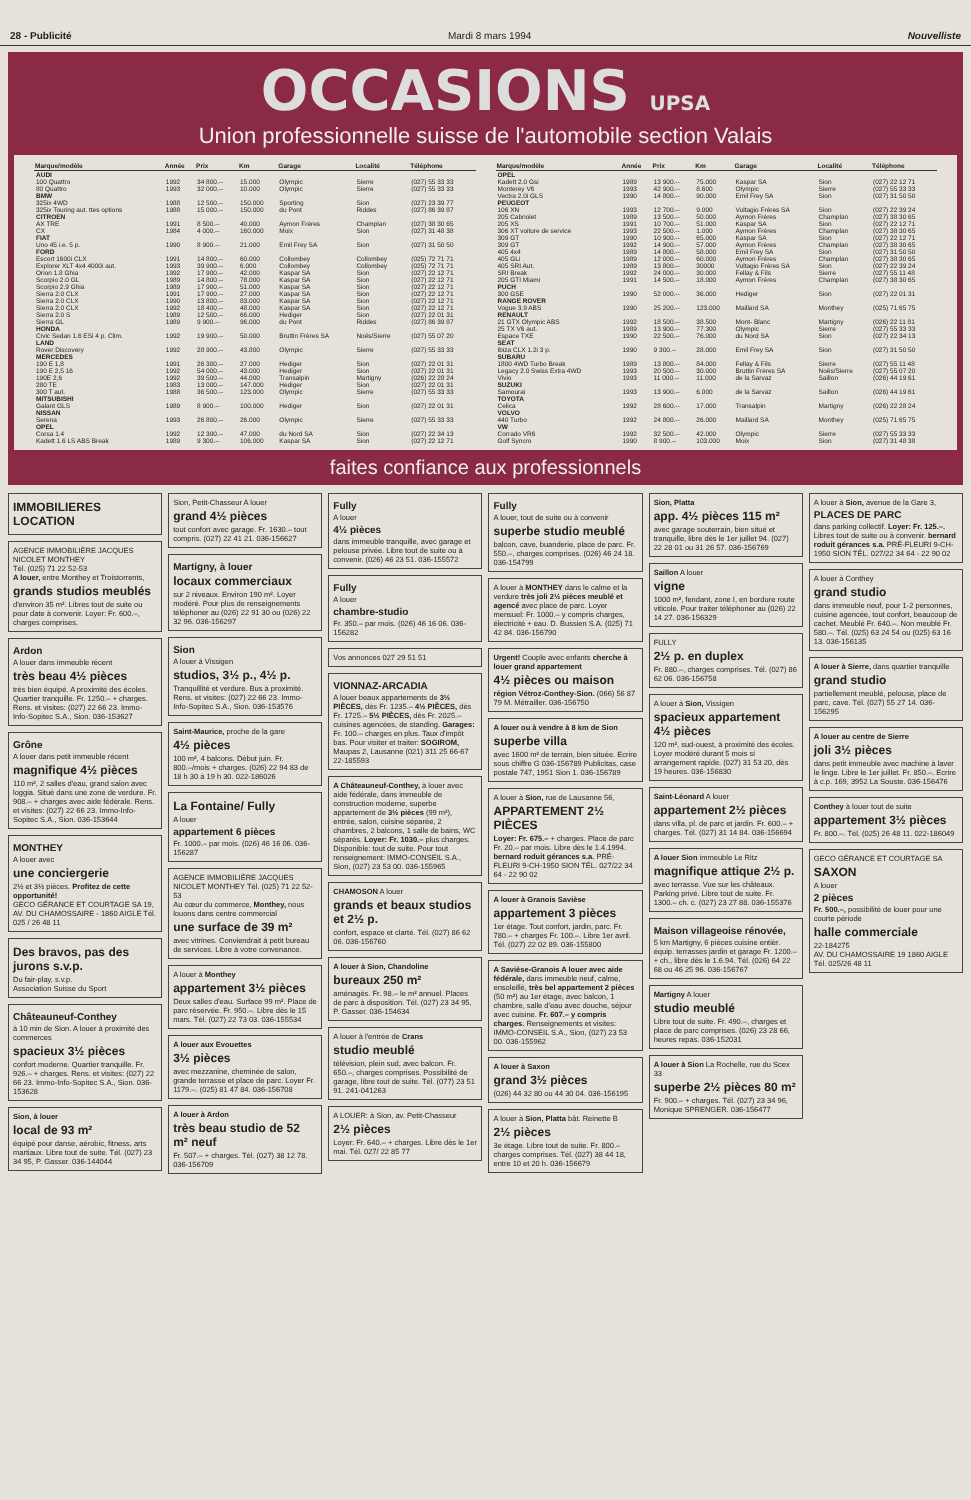28 - Publicité Mardi 8 mars 1994 Nouvelliste
OCCASIONS UPSA
Union professionnelle suisse de l'automobile section Valais
| Marque/modèle | Année | Prix | Km | Garage | Localité | Téléphone |
| --- | --- | --- | --- | --- | --- | --- |
| AUDI | | | | | | |
| 100 Quattro | 1992 | 34 800.-- | 15.000 | Olympic | Sierre | (027) 55 33 33 |
| 80 Quattro | 1993 | 32 000.-- | 10.000 | Olympic | Sierre | (027) 55 33 33 |
| BMW | | | | | | |
| 325ix 4WD | 1988 | 12 500.-- | 150.000 | Sporting | Sion | (027) 23 39 77 |
| 325ix Touring aut. ttes options | 1988 | 15 000.-- | 150.000 | du Pont | Riddes | (027) 86 39 87 |
| CITROEN | | | | | | |
| AX TRE | 1991 | 8 500.-- | 40.000 | Aymon Frères | Champlan | (027) 38 30 65 |
| CX | 1984 | 4 000.-- | 160.000 | Moix | Sion | (027) 31 48 38 |
| FIAT | | | | | | |
| Uno 45 i.e. 5 p. | 1990 | 8 900.-- | 21.000 | Emil Frey SA | Sion | (027) 31 50 50 |
| FORD | | | | | | |
| Escort 1600i CLX | 1991 | 14 800.-- | 60.000 | Collombey | Collombey | (025) 72 71 71 |
| Explorer XLT 4x4 4000i aut. | 1993 | 39 900.-- | 6.000 | Collombey | Collombey | (025) 72 71 71 |
| Orion 1.8 Ghia | 1992 | 17 900.-- | 42.000 | Kaspar SA | Sion | (027) 22 12 71 |
| Scorpio 2.0 GL | 1989 | 14 800.-- | 78.000 | Kaspar SA | Sion | (027) 22 12 71 |
| Scorpio 2.9 Ghia | 1989 | 17 900.-- | 51.000 | Kaspar SA | Sion | (027) 22 12 71 |
| Sierra 2.0 CLX | 1991 | 17 900.-- | 27.000 | Kaspar SA | Sion | (027) 22 12 71 |
| Sierra 2.0 CLX | 1990 | 13 800.-- | 83.000 | Kaspar SA | Sion | (027) 22 12 71 |
| Sierra 2.0 CLX | 1992 | 18 400.-- | 48.000 | Kaspar SA | Sion | (027) 22 12 71 |
| Sierra 2.0 S | 1989 | 12 500.-- | 66.000 | Hediger | Sion | (027) 22 01 31 |
| Sierra GL | 1989 | 9 900.-- | 96.000 | du Pont | Riddes | (027) 86 39 87 |
| HONDA | | | | | | |
| Civic Sedan 1.6 ESi 4 p. Clim. | 1992 | 19 900.-- | 50.000 | Bruttin Frères SA | Noës/Sierre | (027) 55 07 20 |
| LAND | | | | | | |
| Rover Discovery | 1992 | 28 900.-- | 43.800 | Olympic | Sierre | (027) 55 33 33 |
| MERCEDES | | | | | | |
| 190 E 1,8 | 1991 | 26 300.-- | 27.000 | Hediger | Sion | (027) 22 01 31 |
| 190 E 2,5 16 | 1992 | 54 000.-- | 43.000 | Hediger | Sion | (027) 22 01 31 |
| 190E 2,6 | 1992 | 39 500.-- | 44.000 | Transalpin | Martigny | (026) 22 28 24 |
| 280 TE | 1983 | 13 000.-- | 147.000 | Hediger | Sion | (027) 22 01 31 |
| 300 T aut. | 1988 | 36 500.-- | 123.000 | Olympic | Sierre | (027) 55 33 33 |
| MITSUBISHI | | | | | | |
| Galant GLS | 1989 | 8 900.-- | 100.000 | Hediger | Sion | (027) 22 01 31 |
| NISSAN | | | | | | |
| Serena | 1993 | 26 800.-- | 26.000 | Olympic | Sierre | (027) 55 33 33 |
| OPEL | | | | | | |
| Corsa 1.4 | 1992 | 12 300.-- | 47.000 | du Nord SA | Sion | (027) 22 34 13 |
| Kadett 1.6 LS ABS Break | 1989 | 9 300.-- | 106.000 | Kaspar SA | Sion | (027) 22 12 71 |
| Marque/modèle | Année | Prix | Km | Garage | Localité | Téléphone |
| --- | --- | --- | --- | --- | --- | --- |
| OPEL | | | | | | |
| Kadett 2.0 Gsi | 1989 | 13 900.-- | 75.000 | Kaspar SA | Sion | (027) 22 12 71 |
| Monterey V6 | 1993 | 42 900.-- | 8.600 | Olympic | Sierre | (027) 55 33 33 |
| Vectra 2.0i GLS | 1990 | 14 800.-- | 90.000 | Emil Frey SA | Sion | (027) 31 50 50 |
| PEUGEOT | | | | | | |
| 106 XN | 1993 | 12 700.-- | 9.000 | Vultagio Frères SA | Sion | (027) 22 39 24 |
| 205 Cabriolet | 1989 | 13 500.-- | 50.000 | Aymon Frères | Champlan | (027) 38 30 65 |
| 205 XS | 1991 | 10 700.-- | 51.000 | Kaspar SA | Sion | (027) 22 12 71 |
| 306 XT voiture de service | 1993 | 22 500.-- | 1.000 | Aymon Frères | Champlan | (027) 38 30 65 |
| 309 GT | 1990 | 10 900.-- | 65.000 | Kaspar SA | Sion | (027) 22 12 71 |
| 309 GT | 1992 | 14 900.-- | 57.000 | Aymon Frères | Champlan | (027) 38 30 65 |
| 405 4x4 | 1989 | 14 800.-- | 58.000 | Emil Frey SA | Sion | (027) 31 50 50 |
| 405 GLi | 1989 | 12 000.-- | 60.000 | Aymon Frères | Champlan | (027) 38 30 65 |
| 405 SRI Aut. | 1989 | 13 800.-- | 30000 | Vultagio Frères SA | Sion | (027) 22 39 24 |
| SRI Break | 1992 | 24 000.-- | 30.000 | Fellay & Fils | Sierre | (027) 55 11 48 |
| 205 GTI Miami | 1991 | 14 500.-- | 18.000 | Aymon Frères | Champlan | (027) 38 30 65 |
| PUCH | | | | | | |
| 300 GSE | 1990 | 52 000.-- | 36.000 | Hediger | Sion | (027) 22 01 31 |
| RANGE ROVER | | | | | | |
| Vogue 3.9 ABS | 1990 | 25 200.-- | 123.000 | Maillard SA | Monthey | (025) 71 65 75 |
| RENAULT | | | | | | |
| 21 GTX Olympic ABS | 1992 | 18 500.-- | 38.500 | Mont- Blanc | Martigny | (026) 22 11 81 |
| 25 TX V6 aut. | 1989 | 13 900.-- | 77.300 | Olympic | Sierre | (027) 55 33 33 |
| Espace TXE | 1990 | 22 500.-- | 76.000 | du Nord SA | Sion | (027) 22 34 13 |
| SEAT | | | | | | |
| Ibiza CLX 1.2i 3 p. | 1990 | 9 300.-- | 28.000 | Emil Frey SA | Sion | (027) 31 50 50 |
| SUBARU | | | | | | |
| 1800 4WD Turbo Break | 1989 | 13 800.-- | 84.000 | Fellay & Fils | Sierre | (027) 55 11 48 |
| Legacy 2.0 Swiss Extra 4WD | 1993 | 20 500.-- | 30.000 | Bruttin Frères SA | Noës/Sierre | (027) 55 07 20 |
| Vivio | 1993 | 11 000.-- | 11.000 | de la Sarvaz | Saillon | (026) 44 19 61 |
| SUZUKI | | | | | | |
| Samourai | 1993 | 13 900.-- | 6.000 | de la Sarvaz | Saillon | (026) 44 19 61 |
| TOYOTA | | | | | | |
| Celica | 1992 | 28 600.-- | 17.000 | Transalpin | Martigny | (026) 22 28 24 |
| VOLVO | | | | | | |
| 440 Turbo | 1992 | 24 800.-- | 26.000 | Maillard SA | Monthey | (025) 71 65 75 |
| VW | | | | | | |
| Corrado VR6 | 1992 | 32 500.-- | 42.000 | Olympic | Sierre | (027) 55 33 33 |
| Golf Syncro | 1990 | 8 900.-- | 103.000 | Moix | Sion | (027) 31 48 38 |
faites confiance aux professionnels
IMMOBILIERES LOCATION
AGENCE IMMOBILIÈRE JACQUES NICOLET MONTHEY
Tél. (025) 71 22 52-53
A louer, entre Monthey et Troistorrents,
grands studios meublés
d'environ 35 m². Libres tout de suite ou pour date à convenir. Loyer: Fr. 600.–, charges comprises.
Ardon
A louer dans immeuble récent
très beau 4½ pièces
très bien équipé. A proximité des écoles. Quartier tranquille. Fr. 1250.– + charges. Rens. et visites: (027) 22 66 23. Immo-Info-Sopitec S.A., Sion. 036-153627
Grône
A louer dans petit immeuble récent
magnifique 4½ pièces
110 m², 2 salles d'eau, grand salon avec loggia. Situé dans une zone de verdure. Fr. 908.– + charges avec aide fédérale. Rens. et visites: (027) 22 66 23. Immo-Info-Sopitec S.A., Sion. 036-153644
MONTHEY
A louer avec
une conciergerie
2½ et 3½ pièces. Profitez de cette opportunité!
GECO GÉRANCE ET COURTAGE SA 19, AV. DU CHAMOSSAIRE - 1860 AIGLE Tél. 025 / 26 48 11
Des bravos, pas des jurons s.v.p.
Du fair-play, s.v.p.
Association Suisse du Sport
Châteauneuf-Conthey
à 10 min de Sion. A louer à proximité des commerces
spacieux 3½ pièces
confort moderne. Quartier tranquille. Fr. 926.– + charges. Rens. et visites: (027) 22 66 23. Immo-Info-Sopitec S.A., Sion. 036-153628
Sion, à louer
local de 93 m²
équipé pour danse, aérobic, fitness, arts martiaux. Libre tout de suite. Tél. (027) 23 34 95, P. Gasser. 036-144044
Sion, Petit-Chasseur A louer
grand 4½ pièces
tout confort avec garage. Fr. 1630.– tout compris. (027) 22 41 21. 036-156627
Martigny, à louer
locaux commerciaux
sur 2 niveaux. Environ 190 m². Loyer modéré. Pour plus de renseignements téléphoner au (026) 22 91 30 ou (026) 22 32 96. 036-156297
Sion
A louer à Vissigen
studios, 3½ p., 4½ p.
Tranquillité et verdure. Bus à proximité. Rens. et visites: (027) 22 66 23. Immo-Info-Sopitec S.A., Sion. 036-153576
Saint-Maurice, proche de la gare
4½ pièces
100 m², 4 balcons. Début juin. Fr. 800.–/mois + charges. (026) 22 94 83 de 18 h 30 à 19 h 30. 022-186026
La Fontaine/ Fully
A louer
appartement 6 pièces
Fr. 1000.– par mois. (026) 46 16 06. 036-156287
AGENCE IMMOBILIÈRE JACQUES NICOLET MONTHEY Tél. (025) 71 22 52-53
Au cœur du commerce, Monthey, nous louons dans centre commercial
une surface de 39 m²
avec vitrines. Conviendrait à petit bureau de services. Libre à votre convenance.
A louer à Monthey
appartement 3½ pièces
Deux salles d'eau. Surface 99 m². Place de parc réservée. Fr. 950.–. Libre dès le 15 mars. Tél. (027) 22 73 03. 036-155534
A louer aux Evouettes
3½ pièces
avec mezzanine, cheminée de salon, grande terrasse et place de parc. Loyer Fr. 1179.–. (025) 81 47 84. 036-156708
A louer à Ardon
très beau studio de 52 m² neuf
Fr. 507.– + charges. Tél. (027) 38 12 78. 036-156709
Fully
A louer
4½ pièces
dans immeuble tranquille, avec garage et pelouse privée. Libre tout de suite ou à convenir. (026) 46 23 51. 036-155572
Fully
A louer
chambre-studio
Fr. 350.– par mois. (026) 46 16 06. 036-156282
Vos annonces 027 29 51 51
VIONNAZ-ARCADIA
A louer beaux appartements de 3½ PIÈCES, dès Fr. 1235.– 4½ PIÈCES, dès Fr. 1725.– 5½ PIÈCES, dès Fr. 2025.– cuisines agencées, de standing. Garages: Fr. 100.– charges en plus. Taux d'impôt bas. Pour visiter et traiter: SOGIROM, Maupas 2, Lausanne (021) 311 25 66-67 22-185593
A Châteauneuf-Conthey, à louer avec aide fédérale, dans immeuble de construction moderne, superbe appartement de 3½ pièces (99 m²), entrée, salon, cuisine séparée, 2 chambres, 2 balcons, 1 salle de bains, WC séparés. Loyer: Fr. 1030.– plus charges. Disponible: tout de suite. Pour tout renseignement: IMMO-CONSEIL S.A., Sion, (027) 23 53 00. 036-155965
CHAMOSON A louer
grands et beaux studios et 2½ p.
confort, espace et clarté. Tél. (027) 86 62 06. 036-156760
A louer à Sion, Chandoline
bureaux 250 m²
aménagés. Fr. 98.– le m² annuel. Places de parc à disposition. Tél. (027) 23 34 95, P. Gasser. 036-154634
A louer à l'entrée de Crans
studio meublé
télévision, plein sud, avec balcon. Fr. 650.–, charges comprises. Possibilité de garage, libre tout de suite. Tél. (077) 23 51 91. 241-041263
A LOUER: à Sion, av. Petit-Chasseur
2½ pièces
Loyer: Fr. 640.– + charges. Libre dès le 1er mai. Tél. 027/ 22 85 77
Fully
A louer, tout de suite ou à convenir
superbe studio meublé
balcon, cave, buanderie, place de parc. Fr. 550.–, charges comprises. (026) 46 24 18. 036-154799
A louer à MONTHEY dans le calme et la verdure très joli 2½ pièces meublé et agencé avec place de parc. Loyer mensuel: Fr. 1000.– y compris charges, électricité + eau. D. Bussien S.A. (025) 71 42 84. 036-156790
Urgent! Couple avec enfants cherche à louer grand appartement
4½ pièces ou maison
région Vétroz-Conthey-Sion. (066) 56 87 79 M. Métrailler. 036-156750
A louer ou à vendre à 8 km de Sion
superbe villa
avec 1600 m² de terrain, bien située. Ecrire sous chiffre G 036-156789 Publicitas, case postale 747, 1951 Sion 1. 036-156789
A louer à Sion, rue de Lausanne 56,
APPARTEMENT 2½ PIÈCES
Loyer: Fr. 675.– + charges. Place de parc Fr. 20.– par mois. Libre dès le 1.4.1994. bernard roduit gérances s.a. PRÉ-FLEURI 9-CH-1950 SION TÉL. 027/22 34 64 - 22 90 02
A louer à Granois Savièse
appartement 3 pièces
1er étage. Tout confort, jardin, parc. Fr. 780.– + charges Fr. 100.–. Libre 1er avril. Tél. (027) 22 02 89. 036-155800
A Savièse-Granois A louer avec aide fédérale, dans immeuble neuf, calme, ensoleillé, très bel appartement 2 pièces (50 m²) au 1er étage, avec balcon, 1 chambre, salle d'eau avec douche, séjour avec cuisine. Fr. 607.– y compris charges. Renseignements et visites: IMMO-CONSEIL S.A., Sion, (027) 23 53 00. 036-155962
A louer à Saxon
grand 3½ pièces
(026) 44 32 80 ou 44 30 04. 036-156195
A louer à Sion, Platta bât. Reinette B
2½ pièces
3e étage. Libre tout de suite. Fr. 800.– charges comprises. Tél. (027) 38 44 18, entre 10 et 20 h. 036-156679
Sion, Platta
app. 4½ pièces 115 m²
avec garage souterrain, bien situé et tranquille, libre dès le 1er juillet 94. (027) 22 28 01 ou 31 26 57. 036-156769
Saillon A louer
vigne
1000 m², fendant, zone I, en bordure route viticole. Pour traiter téléphoner au (026) 22 14 27. 036-156329
FULLY
2½ p. en duplex
Fr. 880.–, charges comprises. Tél. (027) 86 62 06. 036-156758
A louer à Sion, Vissigen
spacieux appartement 4½ pièces
120 m², sud-ouest, à proximité des écoles. Loyer modéré durant 5 mois si arrangement rapide. (027) 31 53 20, dès 19 heures. 036-156830
Saint-Léonard A louer
appartement 2½ pièces
dans villa, pl. de parc et jardin. Fr. 600.– + charges. Tél. (027) 31 14 84. 036-156694
A louer Sion immeuble Le Ritz
magnifique attique 2½ p.
avec terrasse. Vue sur les châteaux. Parking privé. Libre tout de suite. Fr. 1300.– ch. c. (027) 23 27 88. 036-155376
Maison villageoise rénovée,
5 km Martigny, 6 pièces cuisine entièr. équip. terrasses jardin et garage Fr. 1200.– + ch., libre dès le 1.6.94. Tél. (026) 64 22 68 ou 46 25 96. 036-156767
Martigny A louer
studio meublé
Libre tout de suite. Fr. 490.–, charges et place de parc comprises. (026) 23 28 66, heures repas. 036-152031
A louer à Sion La Rochelle, rue du Scex 33
superbe 2½ pièces 80 m²
Fr. 900.– + charges. Tél. (027) 23 34 96, Monique SPRENGER. 036-156477
A louer à Sion, avenue de la Gare 3,
PLACES DE PARC
dans parking collectif. Loyer: Fr. 125.–. Libres tout de suite ou à convenir. bernard roduit gérances s.a. PRÉ-FLEURI 9-CH-1950 SION TÉL. 027/22 34 64 - 22 90 02
A louer à Conthey
grand studio
dans immeuble neuf, pour 1-2 personnes, cuisine agencée, tout confort, beaucoup de cachet. Meublé Fr. 640.–. Non meublé Fr. 580.–. Tél. (025) 63 24 54 ou (025) 63 16 13. 036-156135
A louer à Sierre, dans quartier tranquille
grand studio
partiellement meublé, pelouse, place de parc, cave. Tél. (027) 55 27 14. 036-156295
A louer au centre de Sierre
joli 3½ pièces
dans petit immeuble avec machine à laver le linge. Libre le 1er juillet. Fr. 850.–. Ecrire à c.p. 169, 3952 La Souste. 036-156476
Conthey à louer tout de suite
appartement 3½ pièces
Fr. 800.–. Tél. (025) 26 48 11. 022-186049
GECO GÉRANCE ET COURTAGE SA
SAXON
A louer
2 pièces
Fr. 500.–, possibilité de louer pour une courte période
halle commerciale
22-184275
AV. DU CHAMOSSAIRE 19 1860 AIGLE Tél. 025/26 48 11